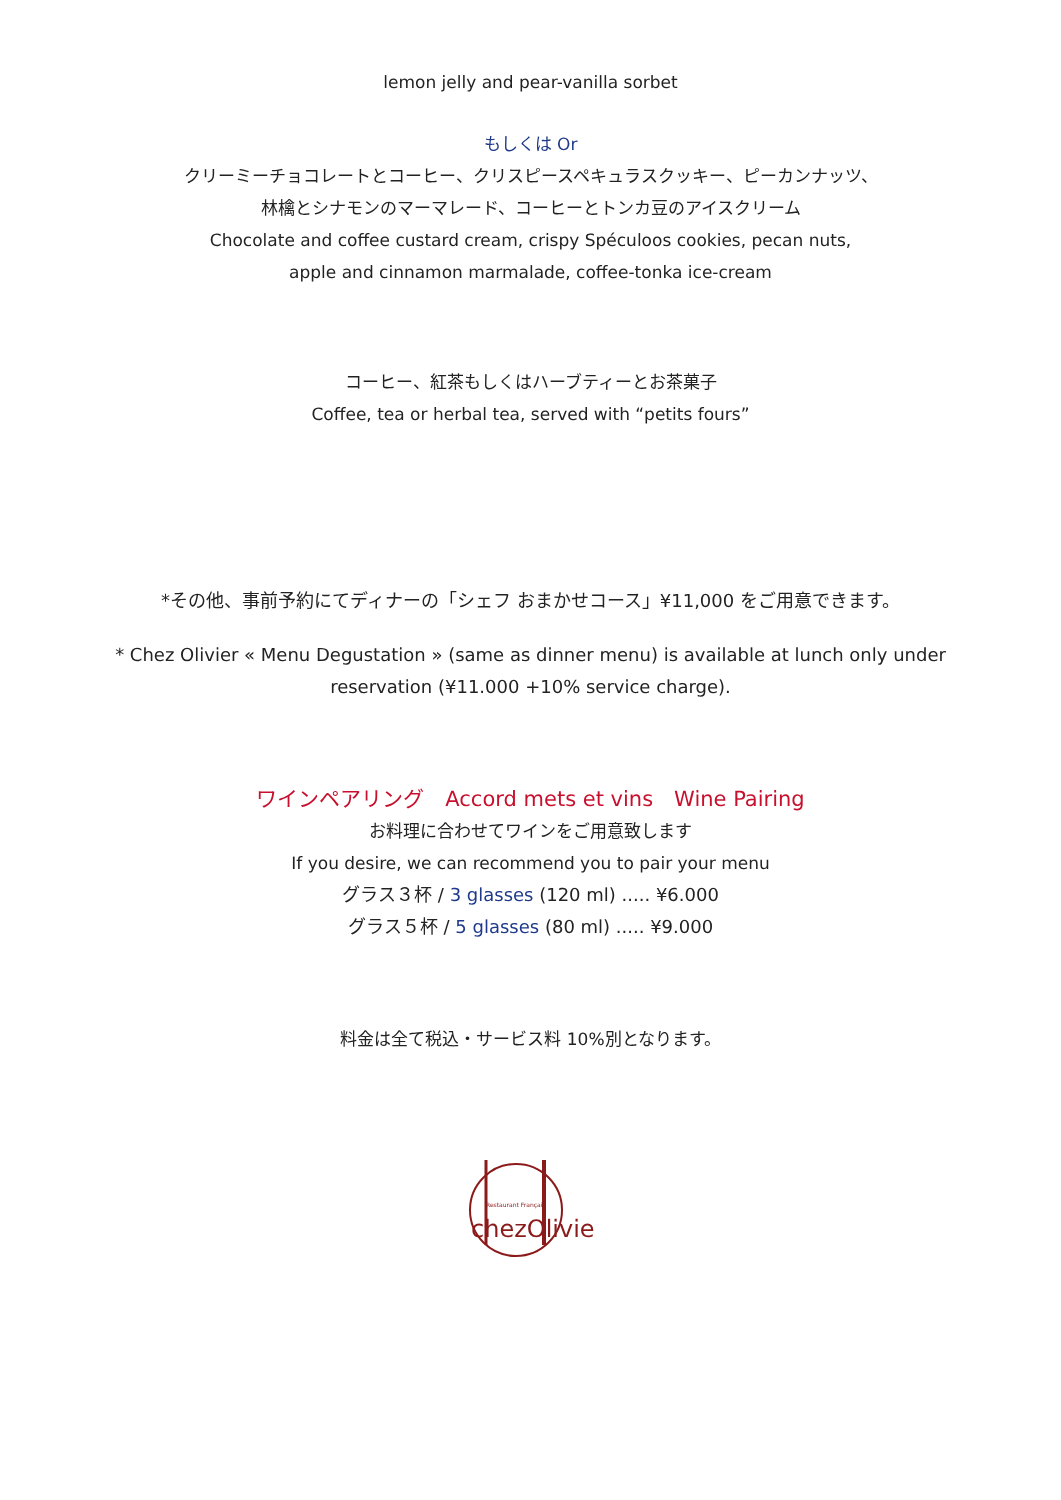lemon jelly and pear-vanilla sorbet
もしくは Or
クリーミーチョコレートとコーヒー、クリスピースペキュラスクッキー、ピーカンナッツ、
林檎とシナモンのマーマレード、コーヒーとトンカ豆のアイスクリーム
Chocolate and coffee custard cream, crispy Spéculoos cookies, pecan nuts,
apple and cinnamon marmalade, coffee-tonka ice-cream
コーヒー、紅茶もしくはハーブティーとお茶菓子
Coffee, tea or herbal tea, served with “petits fours”
*その他、事前予約にてディナーの「シェフ おまかせコース」¥11,000 をご用意できます。
* Chez Olivier « Menu Degustation » (same as dinner menu) is available at lunch only under
reservation (¥11.000 +10% service charge).
ワインペアリング　Accord mets et vins　Wine Pairing
お料理に合わせてワインをご用意致します
If you desire, we can recommend you to pair your menu
グラス３杯 / 3 glasses (120 ml) ..... ¥6.000
グラス５杯 / 5 glasses (80 ml) ..... ¥9.000
料金は全て税込・サービス料 10%別となります。
Restaurant Français
chezOlivier